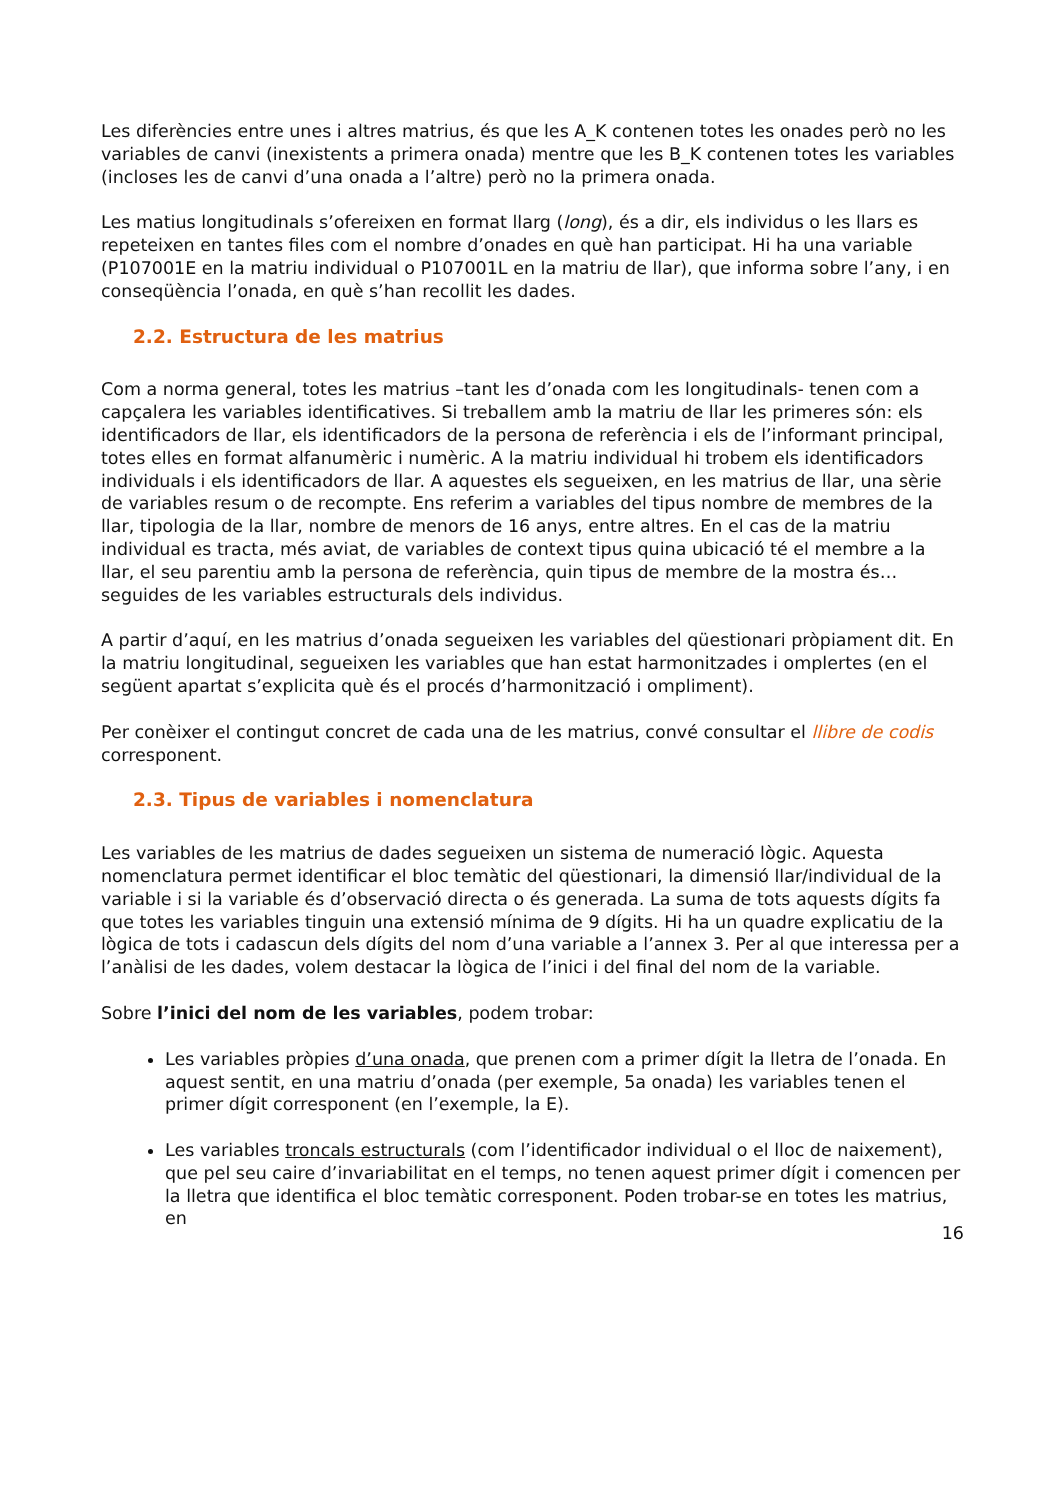Les diferències entre unes i altres matrius, és que les A_K contenen totes les onades però no les variables de canvi (inexistents a primera onada) mentre que les B_K contenen totes les variables (incloses les de canvi d’una onada a l’altre) però no la primera onada.
Les matius longitudinals s’ofereixen en format llarg (long), és a dir, els individus o les llars es repeteixen en tantes files com el nombre d’onades en què han participat. Hi ha una variable (P107001E en la matriu individual o P107001L en la matriu de llar), que informa sobre l’any, i en conseqüència l’onada, en què s’han recollit les dades.
2.2. Estructura de les matrius
Com a norma general, totes les matrius –tant les d’onada com les longitudinals- tenen com a capçalera les variables identificatives. Si treballem amb la matriu de llar les primeres són: els identificadors de llar, els identificadors de la persona de referència i els de l’informant principal, totes elles en format alfanumèric i numèric. A la matriu individual hi trobem els identificadors individuals i els identificadors de llar. A aquestes els segueixen, en les matrius de llar, una sèrie de variables resum o de recompte. Ens referim a variables del tipus nombre de membres de la llar, tipologia de la llar, nombre de menors de 16 anys, entre altres. En el cas de la matriu individual es tracta, més aviat, de variables de context tipus quina ubicació té el membre a la llar, el seu parentiu amb la persona de referència, quin tipus de membre de la mostra és… seguides de les variables estructurals dels individus.
A partir d’aquí, en les matrius d’onada segueixen les variables del qüestionari pròpiament dit. En la matriu longitudinal, segueixen les variables que han estat harmonitzades i omplertes (en el següent apartat s’explicita què és el procés d’harmonització i ompliment).
Per conèixer el contingut concret de cada una de les matrius, convé consultar el llibre de codis corresponent.
2.3. Tipus de variables i nomenclatura
Les variables de les matrius de dades segueixen un sistema de numeració lògic. Aquesta nomenclatura permet identificar el bloc temàtic del qüestionari, la dimensió llar/individual de la variable i si la variable és d’observació directa o és generada. La suma de tots aquests dígits fa que totes les variables tinguin una extensió mínima de 9 dígits. Hi ha un quadre explicatiu de la lògica de tots i cadascun dels dígits del nom d’una variable a l’annex 3. Per al que interessa per a l’anàlisi de les dades, volem destacar la lògica de l’inici i del final del nom de la variable.
Sobre l’inici del nom de les variables, podem trobar:
Les variables pròpies d’una onada, que prenen com a primer dígit la lletra de l’onada. En aquest sentit, en una matriu d’onada (per exemple, 5a onada) les variables tenen el primer dígit corresponent (en l’exemple, la E).
Les variables troncals estructurals (com l’identificador individual o el lloc de naixement), que pel seu caire d’invariabilitat en el temps, no tenen aquest primer dígit i comencen per la lletra que identifica el bloc temàtic corresponent. Poden trobar-se en totes les matrius, en
16